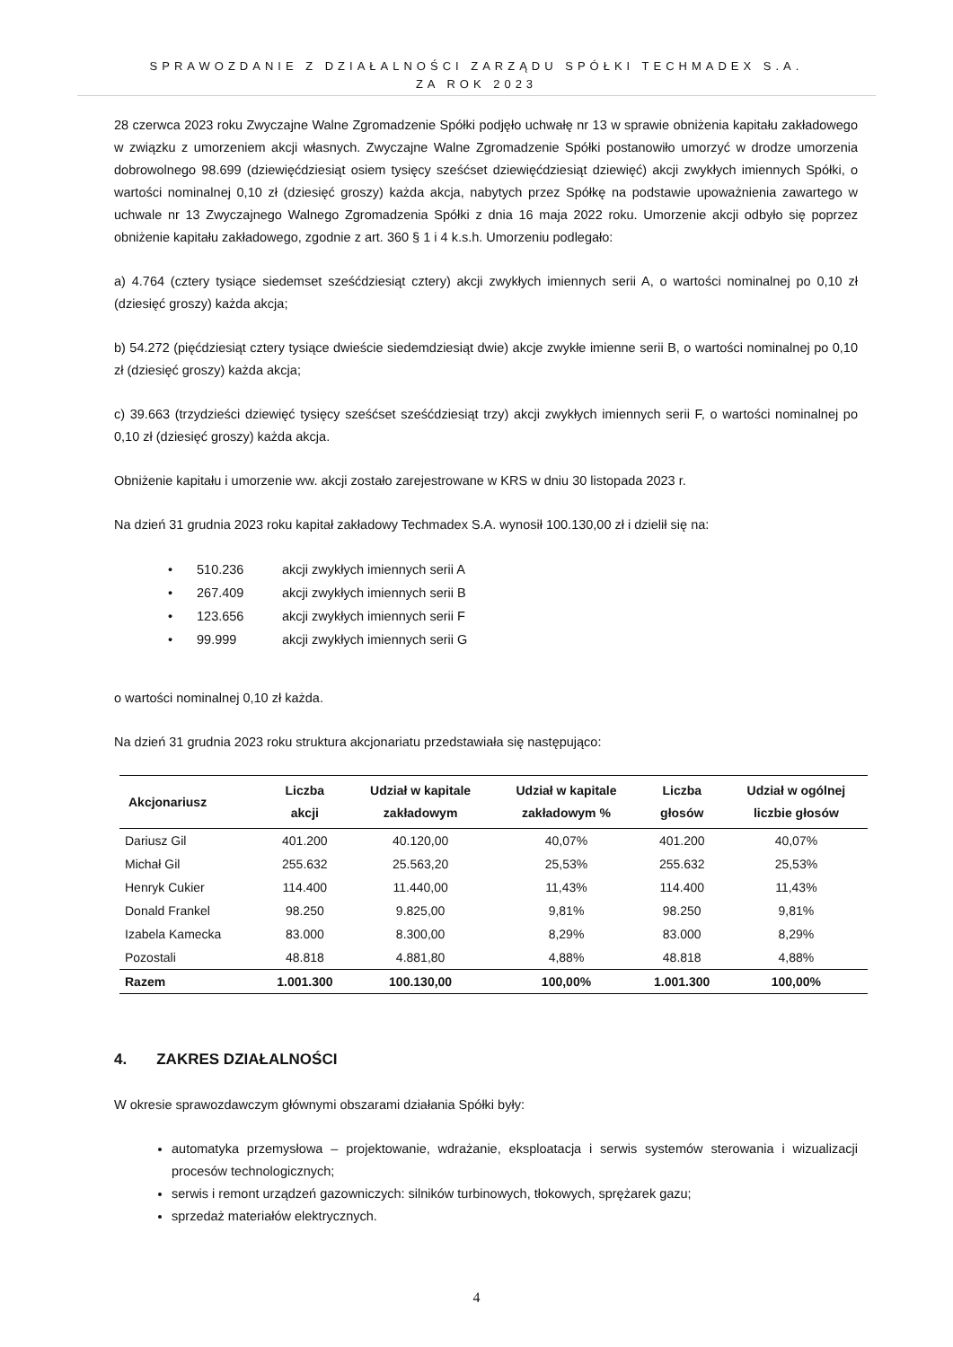SPRAWOZDANIE Z DZIAŁALNOŚCI ZARZĄDU SPÓŁKI TECHMADEX S.A.
ZA ROK 2023
28 czerwca 2023 roku Zwyczajne Walne Zgromadzenie Spółki podjęło uchwałę nr 13 w sprawie obniżenia kapitału zakładowego w związku z umorzeniem akcji własnych. Zwyczajne Walne Zgromadzenie Spółki postanowiło umorzyć w drodze umorzenia dobrowolnego 98.699 (dziewięćdziesiąt osiem tysięcy sześćset dziewięćdziesiąt dziewięć) akcji zwykłych imiennych Spółki, o wartości nominalnej 0,10 zł (dziesięć groszy) każda akcja, nabytych przez Spółkę na podstawie upoważnienia zawartego w uchwale nr 13 Zwyczajnego Walnego Zgromadzenia Spółki z dnia 16 maja 2022 roku. Umorzenie akcji odbyło się poprzez obniżenie kapitału zakładowego, zgodnie z art. 360 § 1 i 4 k.s.h. Umorzeniu podlegało:
a) 4.764 (cztery tysiące siedemset sześćdziesiąt cztery) akcji zwykłych imiennych serii A, o wartości nominalnej po 0,10 zł (dziesięć groszy) każda akcja;
b) 54.272 (pięćdziesiąt cztery tysiące dwieście siedemdziesiąt dwie) akcje zwykłe imienne serii B, o wartości nominalnej po 0,10 zł (dziesięć groszy) każda akcja;
c) 39.663 (trzydzieści dziewięć tysięcy sześćset sześćdziesiąt trzy) akcji zwykłych imiennych serii F, o wartości nominalnej po 0,10 zł (dziesięć groszy) każda akcja.
Obniżenie kapitału i umorzenie ww. akcji zostało zarejestrowane w KRS w dniu 30 listopada 2023 r.
Na dzień 31 grudnia 2023 roku kapitał zakładowy Techmadex S.A. wynosił 100.130,00 zł i dzielił się na:
• 510.236 akcji zwykłych imiennych serii A
• 267.409 akcji zwykłych imiennych serii B
• 123.656 akcji zwykłych imiennych serii F
• 99.999 akcji zwykłych imiennych serii G
o wartości nominalnej 0,10 zł każda.
Na dzień 31 grudnia 2023 roku struktura akcjonariatu przedstawiała się następująco:
| Akcjonariusz | Liczba akcji | Udział w kapitale zakładowym | Udział w kapitale zakładowym % | Liczba głosów | Udział w ogólnej liczbie głosów |
| --- | --- | --- | --- | --- | --- |
| Dariusz Gil | 401.200 | 40.120,00 | 40,07% | 401.200 | 40,07% |
| Michał Gil | 255.632 | 25.563,20 | 25,53% | 255.632 | 25,53% |
| Henryk Cukier | 114.400 | 11.440,00 | 11,43% | 114.400 | 11,43% |
| Donald Frankel | 98.250 | 9.825,00 | 9,81% | 98.250 | 9,81% |
| Izabela Kamecka | 83.000 | 8.300,00 | 8,29% | 83.000 | 8,29% |
| Pozostali | 48.818 | 4.881,80 | 4,88% | 48.818 | 4,88% |
| Razem | 1.001.300 | 100.130,00 | 100,00% | 1.001.300 | 100,00% |
4. ZAKRES DZIAŁALNOŚCI
W okresie sprawozdawczym głównymi obszarami działania Spółki były:
automatyka przemysłowa – projektowanie, wdrażanie, eksploatacja i serwis systemów sterowania i wizualizacji procesów technologicznych;
serwis i remont urządzeń gazowniczych: silników turbinowych, tłokowych, sprężarek gazu;
sprzedaż materiałów elektrycznych.
4